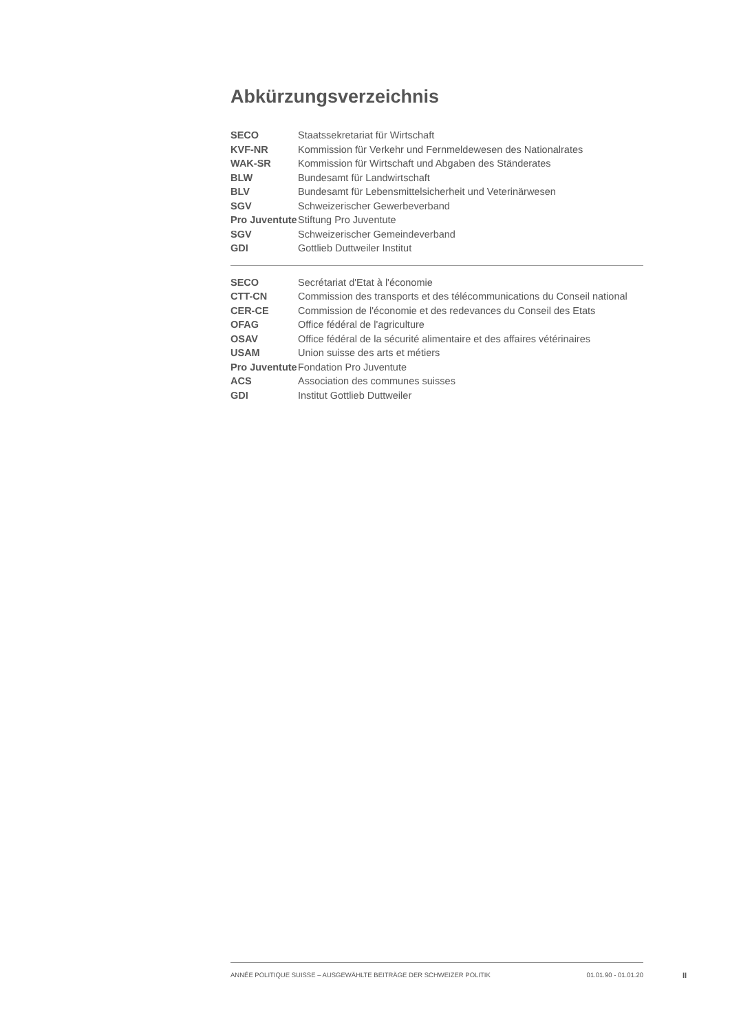Abkürzungsverzeichnis
| SECO | Staatssekretariat für Wirtschaft |
| KVF-NR | Kommission für Verkehr und Fernmeldewesen des Nationalrates |
| WAK-SR | Kommission für Wirtschaft und Abgaben des Ständerates |
| BLW | Bundesamt für Landwirtschaft |
| BLV | Bundesamt für Lebensmittelsicherheit und Veterinärwesen |
| SGV | Schweizerischer Gewerbeverband |
| Pro Juventute | Stiftung Pro Juventute |
| SGV | Schweizerischer Gemeindeverband |
| GDI | Gottlieb Duttweiler Institut |
| SECO | Secrétariat d'Etat à l'économie |
| CTT-CN | Commission des transports et des télécommunications du Conseil national |
| CER-CE | Commission de l'économie et des redevances du Conseil des Etats |
| OFAG | Office fédéral de l'agriculture |
| OSAV | Office fédéral de la sécurité alimentaire et des affaires vétérinaires |
| USAM | Union suisse des arts et métiers |
| Pro Juventute | Fondation Pro Juventute |
| ACS | Association des communes suisses |
| GDI | Institut Gottlieb Duttweiler |
ANNÉE POLITIQUE SUISSE – AUSGEWÄHLTE BEITRÄGE DER SCHWEIZER POLITIK 01.01.90 - 01.01.20
II